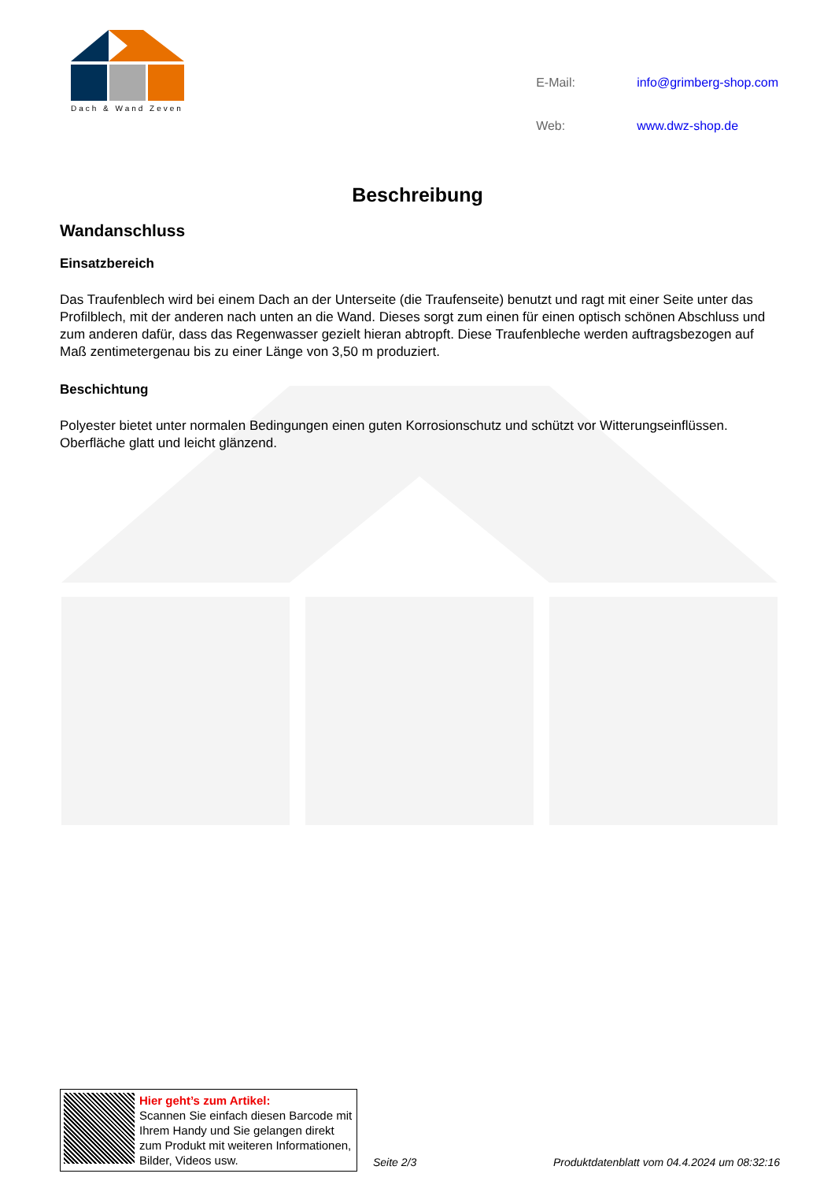Dach & Wand Zeven
| E-Mail: | info@grimberg-shop.com |
| Web: | www.dwz-shop.de |
Beschreibung
Wandanschluss
Einsatzbereich
Das Traufenblech wird bei einem Dach an der Unterseite (die Traufenseite) benutzt und ragt mit einer Seite unter das Profilblech, mit der anderen nach unten an die Wand. Dieses sorgt zum einen für einen optisch schönen Abschluss und zum anderen dafür, dass das Regenwasser gezielt hieran abtropft. Diese Traufenbleche werden auftragsbezogen auf Maß zentimetergenau bis zu einer Länge von 3,50 m produziert.
Beschichtung
Polyester bietet unter normalen Bedingungen einen guten Korrosionschutz und schützt vor Witterungseinflüssen. Oberfläche glatt und leicht glänzend.
Hier geht’s zum Artikel:
Scannen Sie einfach diesen Barcode mit Ihrem Handy und Sie gelangen direkt zum Produkt mit weiteren Informationen, Bilder, Videos usw.
Seite 2/3
Produktdatenblatt vom 04.4.2024 um 08:32:16